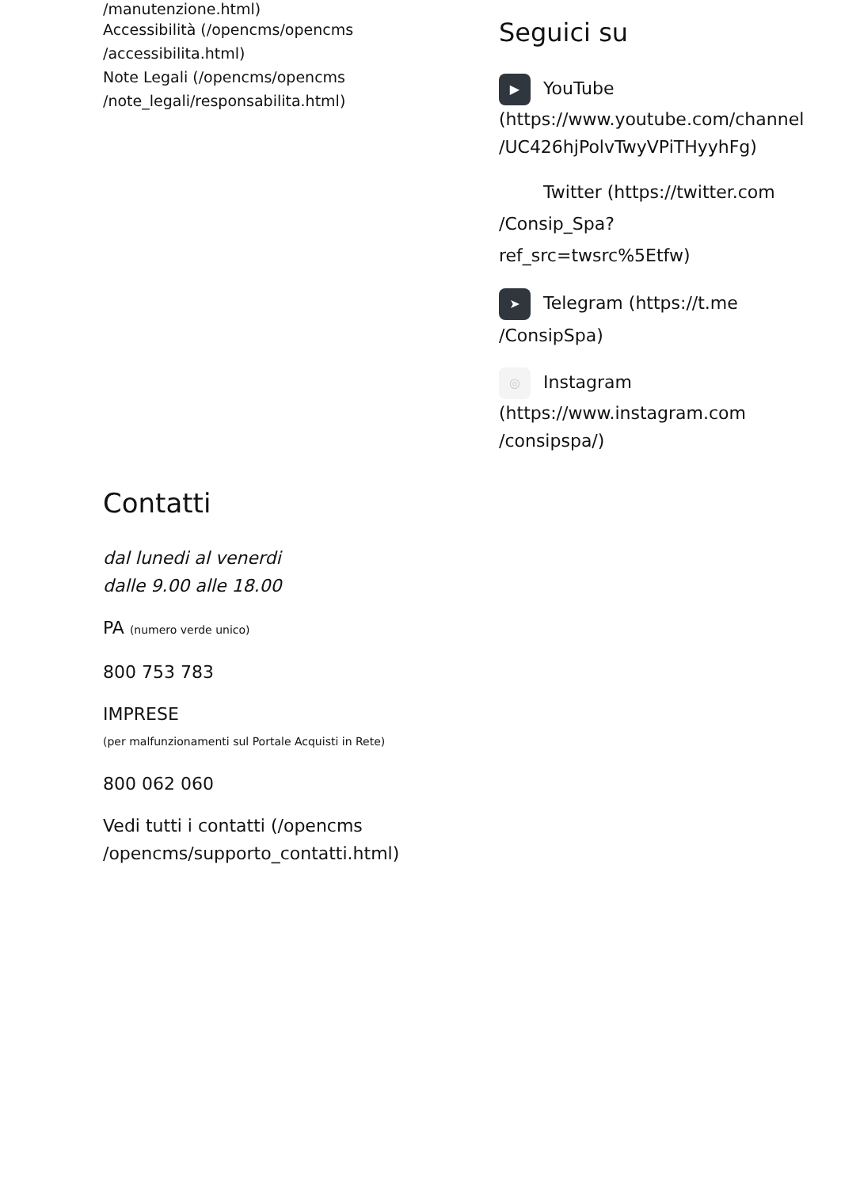/manutenzione.html)
Accessibilità (/opencms/opencms /accessibilita.html)
Note Legali (/opencms/opencms /note_legali/responsabilita.html)
Seguici su
▶ YouTube (https://www.youtube.com/channel /UC426hjPolvTwyVPiTHyyhFg)
Twitter (https://twitter.com /Consip_Spa?ref_src=twsrc%5Etfw)
➤ Telegram (https://t.me /ConsipSpa)
◎ Instagram (https://www.instagram.com /consipspa/)
Contatti
dal lunedi al venerdi
dalle 9.00 alle 18.00
PA (numero verde unico)
800 753 783
IMPRESE
(per malfunzionamenti sul Portale Acquisti in Rete)
800 062 060
Vedi tutti i contatti (/opencms /opencms/supporto_contatti.html)